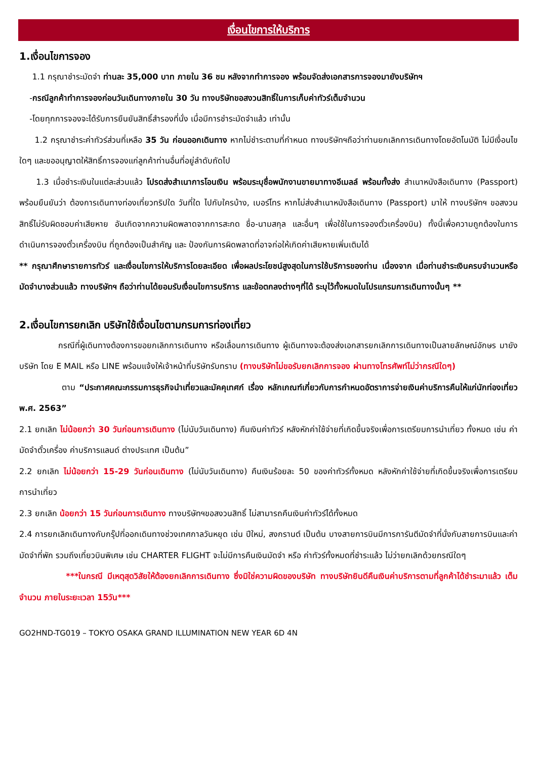เงื่อนไขการให้บริการ
1.เงื่อนไขการจอง
1.1 กรุณาชำระมัดจำ ท่านละ 35,000 บาท ภายใน 36 ชม หลังจากทำการจอง พร้อมจัดส่งเอกสารการจองมายังบริษัทฯ
-กรณีลูกค้าทำการจองก่อนวันเดินทางภายใน 30 วัน ทางบริษัทขอสงวนสิทธิ์ในการเก็บค่าทัวร์เต็มจำนวน
-โดยทุกการจองจะได้รับการยืนยันสิทธิ์สำรองที่นั่ง เมื่อมีการชำระมัดจำแล้ว เท่านั้น
1.2 กรุณาชำระค่าทัวร์ส่วนที่เหลือ 35 วัน ก่อนออกเดินทาง หากไม่ชำระตามที่กำหนด ทางบริษัทฯถือว่าท่านยกเลิกการเดินทางโดยอัตโนมัติ ไม่มีเงื่อนไขใดๆ และขออนุญาตให้สิทธิ์การจองแก่ลูกค้าท่านอื่นที่อยู่ลำดับถัดไป
1.3 เมื่อชำระเงินในแต่ละส่วนแล้ว โปรดส่งสำเนาการโอนเงิน พร้อมระบุชื่อพนักงานขายมาทางอีเมลล์ พร้อมทั้งส่ง สำเนาหนังสือเดินทาง (Passport) พร้อมยืนยันว่า ต้องการเดินทางท่องเที่ยวทริปใด วันที่ใด ไปกับใครบ้าง, เบอร์โทร หากไม่ส่งสำเนาหนังสือเดินทาง (Passport) มาให้ ทางบริษัทฯ ขอสงวนสิทธิ์ไม่รับผิดชอบค่าเสียหาย อันเกิดจากความผิดพลาดจากการสะกด ชื่อ-นามสกุล และอื่นๆ เพื่อใช้ในการจองตั๋วเครื่องบิน) ทั้งนี้เพื่อความถูกต้องในการดำเนินการจองตั๋วเครื่องบิน ที่ถูกต้องเป็นสำคัญ และ ป้องกันการผิดพลาดที่อาจก่อให้เกิดค่าเสียหายเพิ่มเติมได้
** กรุณาศึกษารายการทัวร์ และเงื่อนไขการให้บริการโดยละเอียด เพื่อผลประโยชน์สูงสุดในการใช้บริการของท่าน เนื่องจาก เมื่อท่านชำระเงินครบจำนวนหรือมัดจำบางส่วนแล้ว ทางบริษัทฯ ถือว่าท่านได้ยอมรับเงื่อนไขการบริการ และข้อตกลงต่างๆที่ได้ ระบุไว้ทั้งหมดในโปรแกรมการเดินทางนั้นๆ **
2.เงื่อนไขการยกเลิก บริษัทใช้เงื่อนไขตามกรมการท่องเที่ยว
กรณีที่ผู้เดินทางต้องการขอยกเลิกการเดินทาง หรือเลื่อนการเดินทาง ผู้เดินทางจะต้องส่งเอกสารยกเลิกการเดินทางเป็นลายลักษณ์อักษร มายังบริษัท โดย E MAIL หรือ LINE พร้อมแจ้งให้เจ้าหน้าที่บริษัทรับทราบ (ทางบริษัทไม่ขอรับยกเลิกการจอง ผ่านทางโทรศัพท์ไม่ว่ากรณีใดๆ)
ตาม “ประกาศคณะกรรมการธุรกิจนำเที่ยวและมัคคุเทศก์ เรื่อง หลักเกณฑ์เกี่ยวกับการกำหนดอัตราการจ่ายเงินค่าบริการคืนให้แก่นักท่องเที่ยว พ.ศ. 2563”
2.1 ยกเลิก ไม่น้อยกว่า 30 วันก่อนการเดินทาง (ไม่นับวันเดินทาง) คืนเงินค่าทัวร์ หลังหักค่าใช้จ่ายที่เกิดขึ้นจริงเพื่อการเตรียมการนำเที่ยว ทั้งหมด เช่น ค่ามัดจำตั๋วเครื่อง ค่าบริการแลนด์ ต่างประเทศ เป็นต้น”
2.2 ยกเลิก ไม่น้อยกว่า 15-29 วันก่อนเดินทาง (ไม่นับวันเดินทาง) คืนเงินร้อยละ 50 ของค่าทัวร์ทั้งหมด หลังหักค่าใช้จ่ายที่เกิดขึ้นจริงเพื่อการเตรียมการนำเที่ยว
2.3 ยกเลิก น้อยกว่า 15 วันก่อนการเดินทาง ทางบริษัทฯขอสงวนสิทธิ์ ไม่สามารถคืนเงินค่าทัวร์ได้ทั้งหมด
2.4 การยกเลิกเดินทางกับกรุ๊ปที่ออกเดินทางช่วงเทศกาลวันหยุด เช่น ปีใหม่, สงกรานต์ เป็นต้น บางสายการบินมีการการันตีมัดจำที่นั่งกับสายการบินและค่ามัดจำที่พัก รวมถึงเที่ยวบินพิเศษ เช่น CHARTER FLIGHT จะไม่มีการคืนเงินมัดจำ หรือ ค่าทัวร์ทั้งหมดที่ชำระแล้ว ไม่ว่ายกเลิกด้วยกรณีใดๆ
***ในกรณี มีเหตุสุดวิสัยให้ต้องยกเลิกการเดินทาง ซึ่งมิใช่ความผิดของบริษัท ทางบริษัทยินดีคืนเงินค่าบริการตามที่ลูกค้าได้ชำระมาแล้ว เต็มจำนวน ภายในระยะเวลา 15วัน***
GO2HND-TG019 – TOKYO OSAKA GRAND ILLUMINATION NEW YEAR 6D 4N